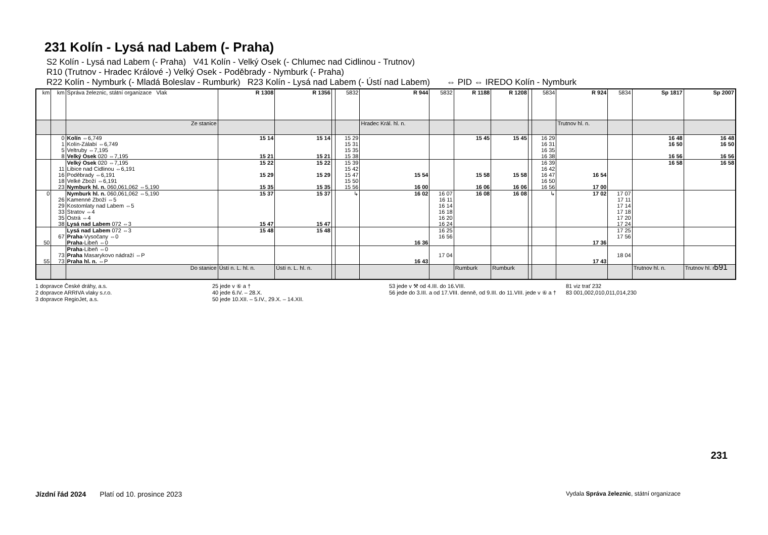231 Kolín - Lysá nad Labem (- Praha)
S2 Kolín - Lysá nad Labem (- Praha) V41 Kolín - Velký Osek (- Chlumec nad Cidlinou - Trutnov)
R10 (Trutnov - Hradec Králové -) Velký Osek - Poděbrady - Nymburk (- Praha)
R22 Kolín - Nymburk (- Mladá Boleslav - Rumburk) R23 Kolín - Lysá nad Labem (- Ústí nad Labem) ⇔ PID ⇔ IREDO Kolín - Nymburk
| km | km | Správa železnic, státní organizace Vlak | R 1308 | R 1356 | | 5832 | R 944 | 5832 | R 1188 | R 1208 | | 5834 | R 924 | 5834 | Sp 1817 | Sp 2007 |
| --- | --- | --- | --- | --- | --- | --- | --- | --- | --- | --- | --- | --- | --- | --- | --- | --- |
| | | Ze stanice | | | | | Hradec Král. hl. n. | | | | | | Trutnov hl. n. | | | |
| | 0 1 5 8 | Kolín ⇔6,749 Kolín-Zálabí ⇔6,749 Veltruby ⇔7,195 Velký Osek 020 ⇔7,195 | 15 14 15 21 | 15 14 15 21 | | 15 29 15 31 15 35 15 38 | | | 15 45 | 15 45 | | 16 29 16 31 16 35 16 38 | | | 16 48 16 50 16 56 | 16 48 16 50 16 56 |
| | 11 16 18 23 | Velký Osek 020 ⇔7,195 Libice nad Cidlinou ⇔6,191 Poděbrady ⇔6,191 Velké Zboží ⇔6,191 Nymburk hl. n. 060,061,062 ⇔5,190 | 15 22 15 29 15 35 | 15 22 15 29 15 35 | | 15 39 15 42 15 47 15 50 15 56 | 15 54 16 00 | | 15 58 16 06 | 15 58 16 06 | | 16 39 16 42 16 47 16 50 16 56 | 16 54 17 00 | | 16 58 | 16 58 |
| 0 | 26 29 33 35 38 | Nymburk hl. n. 060,061,062 ⇔5,190 Kamenné Zboží ⇔5 Kostomlaty nad Labem ⇔5 Stratov ⇔4 Ostrá ⇔4 Lysá nad Labem 072 ⇔3 | 15 37 15 47 | 15 37 15 47 | | ↳ | 16 02 | 16 07 16 11 16 14 16 18 16 20 16 24 | 16 08 | 16 08 | | ↳ | 17 02 | 17 07 17 11 17 14 17 18 17 20 17 24 | | |
| 50 | 67 | Lysá nad Labem 072 ⇔3 Praha -Vysočany ⇔0 Praha -Libeň ⇔0 | 15 48 | 15 48 | | | 16 36 | 16 25 16 56 | | | | | 17 36 | 17 25 17 56 | | |
| 55 | 73 73 | Praha -Libeň ⇔0 Praha Masarykovo nádraží ⇔P Praha hl. n. ⇔P | | | | | 16 43 | 17 04 | | | | | 17 43 | 18 04 | | |
| | | Do stanice | Ústí n. L. hl. n. | Ústí n. L. hl. n. | | | | | Rumburk | Rumburk | | | | | Trutnov hl. n. | Trutnov hl. n. |
1 dopravce České dráhy, a.s.
2 dopravce ARRIVA vlaky s.r.o.
3 dopravce RegioJet, a.s.
25 jede v ⑥ a †
40 jede 6.IV. – 28.X.
50 jede 10.XII. – 5.IV., 29.X. – 14.XII.
53 jede v ⚒ od 4.III. do 16.VIII.
56 jede do 3.III. a od 17.VIII. denně, od 9.III. do 11.VIII. jede v ⑥ a †
81 viz trať 232
83 001,002,010,011,014,230
591
231
Jízdní řád 2024 Platí od 10. prosince 2023 Vydala Správa železnic, státní organizace